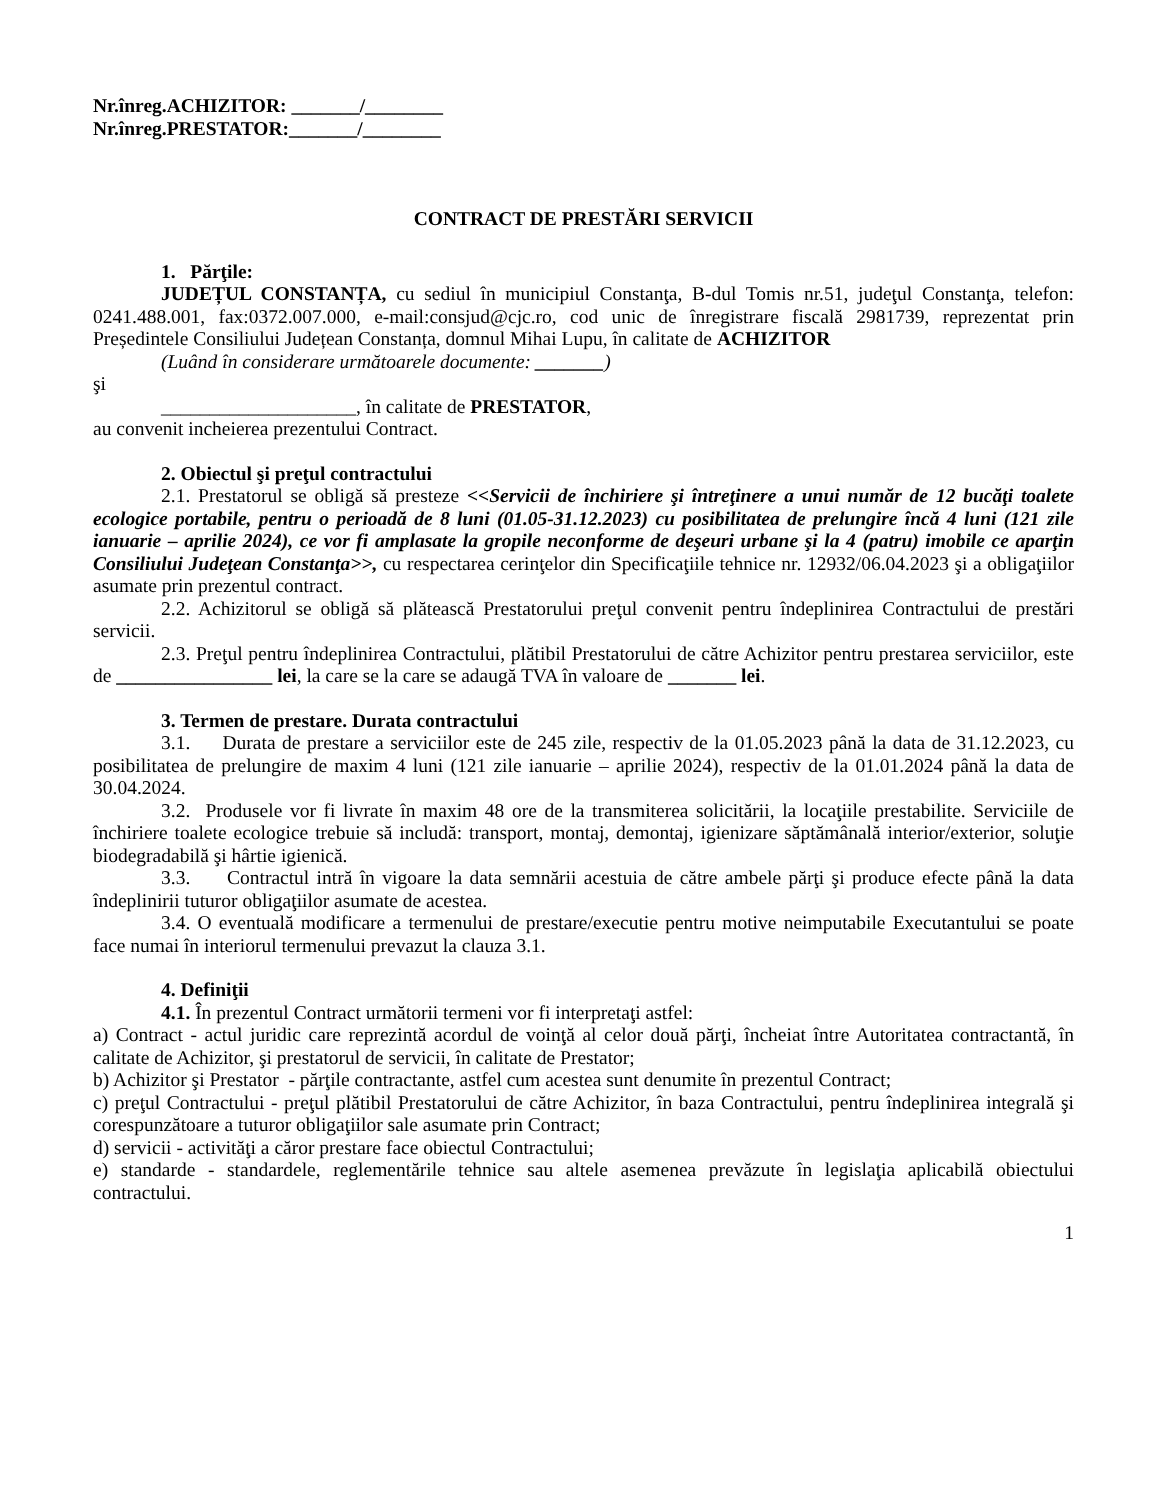Nr.înreg.ACHIZITOR: _______/________
Nr.înreg.PRESTATOR:_______/________
CONTRACT DE PRESTĂRI SERVICII
1. Părţile:
JUDEȚUL CONSTANȚA, cu sediul în municipiul Constanţa, B-dul Tomis nr.51, judeţul Constanţa, telefon: 0241.488.001, fax:0372.007.000, e-mail:consjud@cjc.ro, cod unic de înregistrare fiscală 2981739, reprezentat prin Președintele Consiliului Județean Constanța, domnul Mihai Lupu, în calitate de ACHIZITOR
(Luând în considerare următoarele documente: _______)
şi
____________________, în calitate de PRESTATOR,
au convenit incheierea prezentului Contract.
2. Obiectul şi preţul contractului
2.1. Prestatorul se obligă să presteze <<Servicii de închiriere şi întreţinere a unui număr de 12 bucăţi toalete ecologice portabile, pentru o perioadă de 8 luni (01.05-31.12.2023) cu posibilitatea de prelungire încă 4 luni (121 zile ianuarie – aprilie 2024), ce vor fi amplasate la gropile neconforme de deşeuri urbane şi la 4 (patru) imobile ce aparţin Consiliului Judeţean Constanţa>>, cu respectarea cerinţelor din Specificaţiile tehnice nr. 12932/06.04.2023 şi a obligaţiilor asumate prin prezentul contract.
2.2. Achizitorul se obligă să plătească Prestatorului preţul convenit pentru îndeplinirea Contractului de prestări servicii.
2.3. Preţul pentru îndeplinirea Contractului, plătibil Prestatorului de către Achizitor pentru prestarea serviciilor, este de ________________ lei, la care se la care se adaugă TVA în valoare de _______ lei.
3. Termen de prestare. Durata contractului
3.1. Durata de prestare a serviciilor este de 245 zile, respectiv de la 01.05.2023 până la data de 31.12.2023, cu posibilitatea de prelungire de maxim 4 luni (121 zile ianuarie – aprilie 2024), respectiv de la 01.01.2024 până la data de 30.04.2024.
3.2. Produsele vor fi livrate în maxim 48 ore de la transmiterea solicitării, la locaţiile prestabilite. Serviciile de închiriere toalete ecologice trebuie să includă: transport, montaj, demontaj, igienizare săptămânală interior/exterior, soluţie biodegradabilă şi hârtie igienică.
3.3. Contractul intră în vigoare la data semnării acestuia de către ambele părţi şi produce efecte până la data îndeplinirii tuturor obligaţiilor asumate de acestea.
3.4. O eventuală modificare a termenului de prestare/executie pentru motive neimputabile Executantului se poate face numai în interiorul termenului prevazut la clauza 3.1.
4. Definiţii
4.1. În prezentul Contract următorii termeni vor fi interpretaţi astfel:
a) Contract - actul juridic care reprezintă acordul de voinţă al celor două părţi, încheiat între Autoritatea contractantă, în calitate de Achizitor, şi prestatorul de servicii, în calitate de Prestator;
b) Achizitor şi Prestator - părţile contractante, astfel cum acestea sunt denumite în prezentul Contract;
c) preţul Contractului - preţul plătibil Prestatorului de către Achizitor, în baza Contractului, pentru îndeplinirea integrală şi corespunzătoare a tuturor obligaţiilor sale asumate prin Contract;
d) servicii - activităţi a căror prestare face obiectul Contractului;
e) standarde - standardele, reglementările tehnice sau altele asemenea prevăzute în legislaţia aplicabilă obiectului contractului.
1